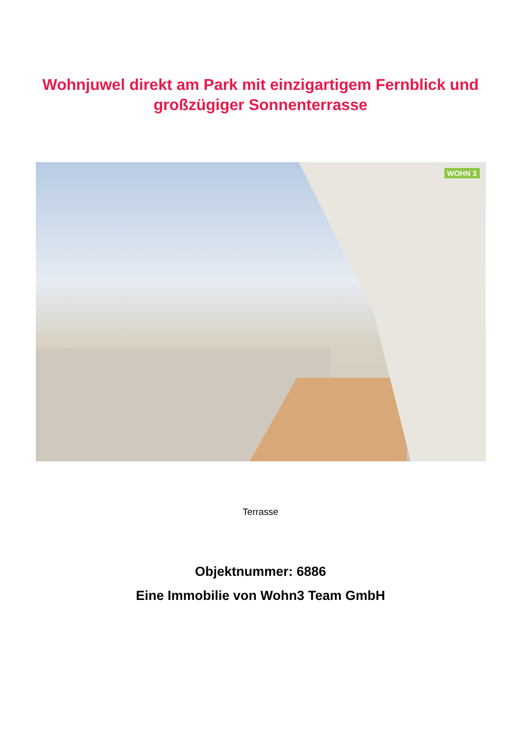Wohnjuwel direkt am Park mit einzigartigem Fernblick und
großzügiger Sonnenterrasse
WOHN 3
Terrasse
Objektnummer: 6886
Eine Immobilie von Wohn3 Team GmbH